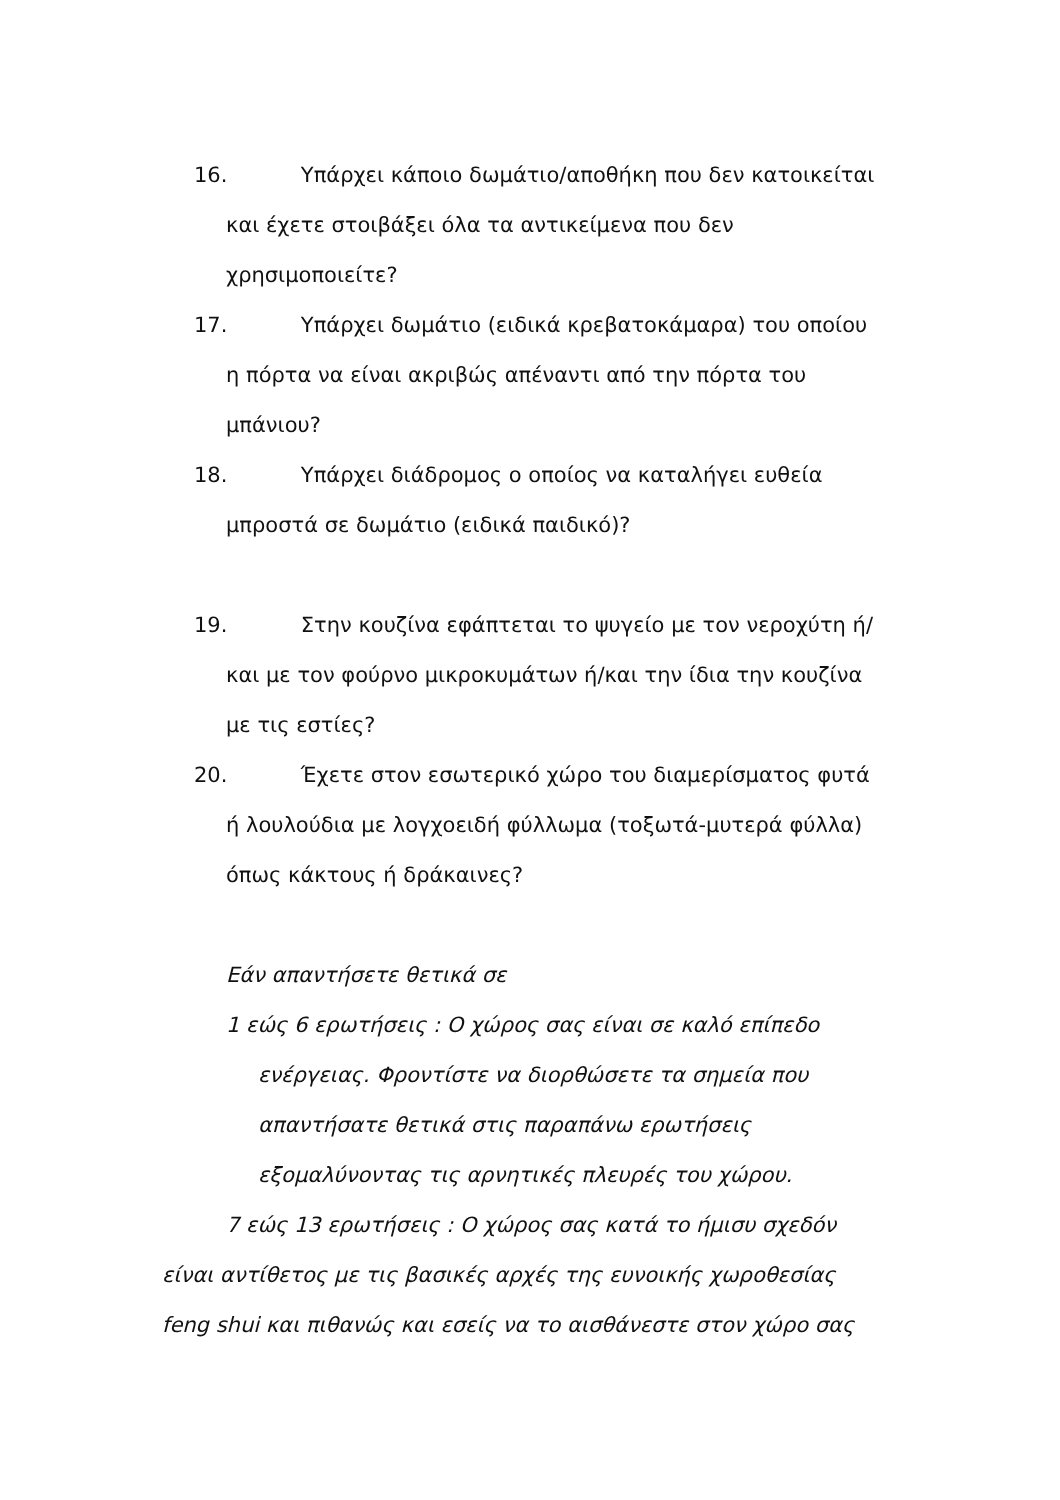16. Υπάρχει κάποιο δωμάτιο/αποθήκη που δεν κατοικείται και έχετε στοιβάξει όλα τα αντικείμενα που δεν χρησιμοποιείτε?
17. Υπάρχει δωμάτιο (ειδικά κρεβατοκάμαρα) του οποίου η πόρτα να είναι ακριβώς απέναντι από την πόρτα του μπάνιου?
18. Υπάρχει διάδρομος ο οποίος να καταλήγει ευθεία μπροστά σε δωμάτιο (ειδικά παιδικό)?
19. Στην κουζίνα εφάπτεται το ψυγείο με τον νεροχύτη ή/και με τον φούρνο μικροκυμάτων ή/και την ίδια την κουζίνα με τις εστίες?
20. Έχετε στον εσωτερικό χώρο του διαμερίσματος φυτά ή λουλούδια με λογχοειδή φύλλωμα (τοξωτά-μυτερά φύλλα) όπως κάκτους ή δράκαινες?
Εάν απαντήσετε θετικά σε
1 εώς 6 ερωτήσεις : Ο χώρος σας είναι σε καλό επίπεδο ενέργειας. Φροντίστε να διορθώσετε τα σημεία που απαντήσατε θετικά στις παραπάνω ερωτήσεις εξομαλύνοντας τις αρνητικές πλευρές του χώρου.
7 εώς 13 ερωτήσεις : Ο χώρος σας κατά το ήμισυ σχεδόν είναι αντίθετος με τις βασικές αρχές της ευνοικής χωροθεσίας feng shui και πιθανώς και εσείς να το αισθάνεστε στον χώρο σας